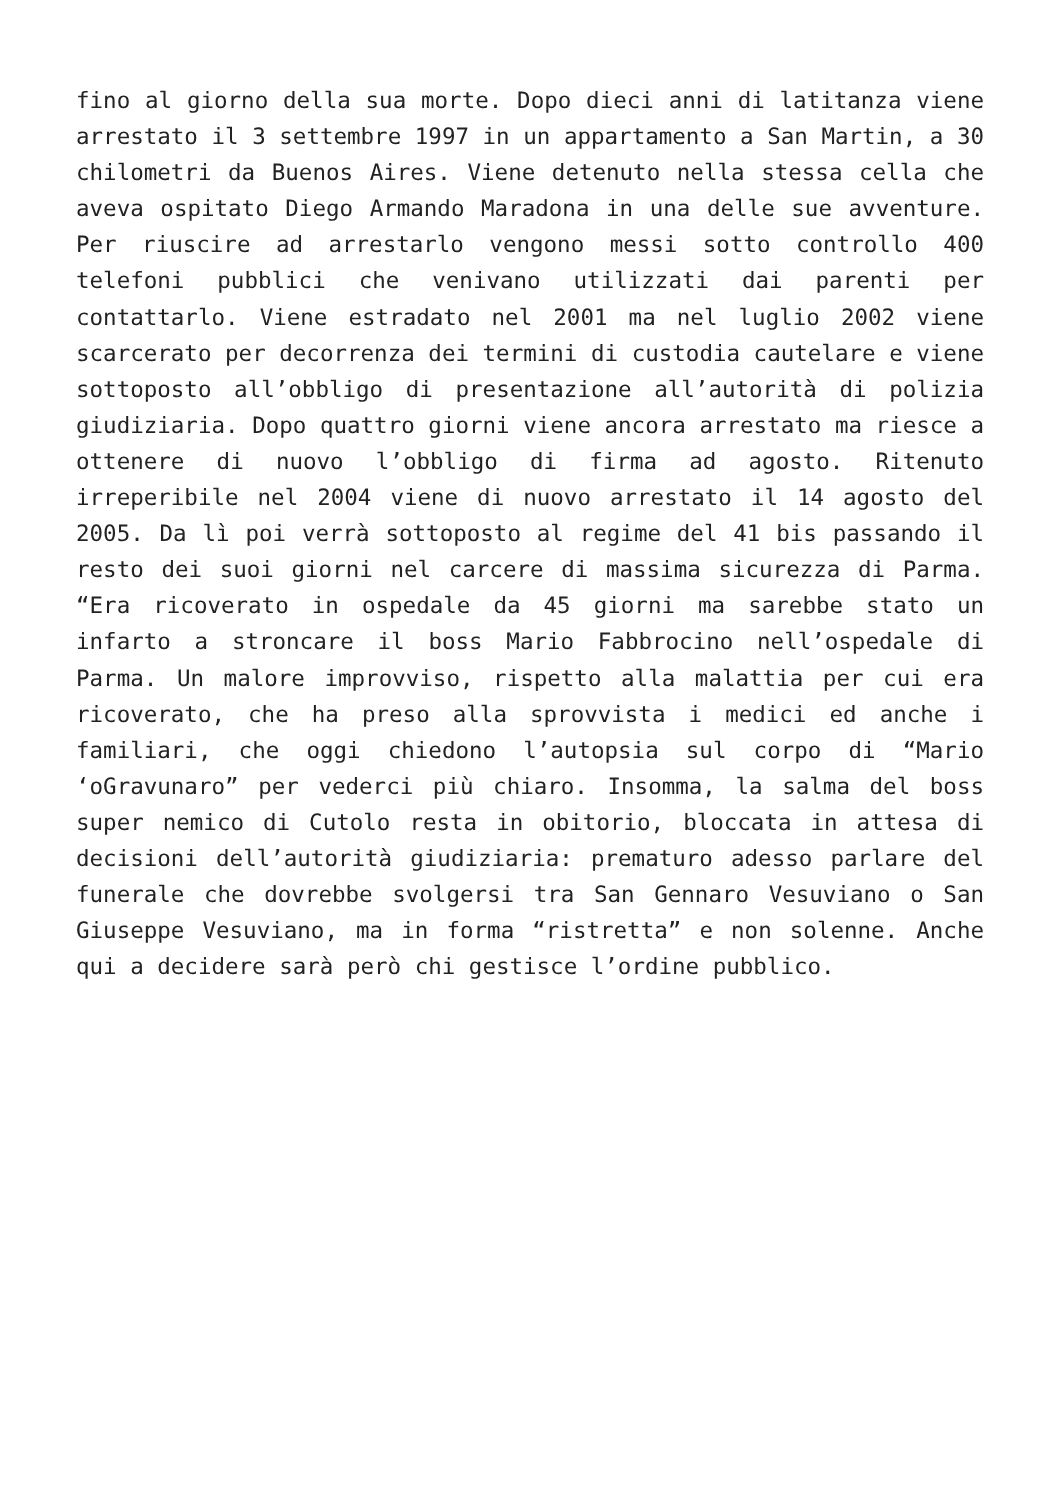fino al giorno della sua morte. Dopo dieci anni di latitanza viene arrestato il 3 settembre 1997 in un appartamento a San Martin, a 30 chilometri da Buenos Aires. Viene detenuto nella stessa cella che aveva ospitato Diego Armando Maradona in una delle sue avventure. Per riuscire ad arrestarlo vengono messi sotto controllo 400 telefoni pubblici che venivano utilizzati dai parenti per contattarlo. Viene estradato nel 2001 ma nel luglio 2002 viene scarcerato per decorrenza dei termini di custodia cautelare e viene sottoposto all’obbligo di presentazione all’autorità di polizia giudiziaria. Dopo quattro giorni viene ancora arrestato ma riesce a ottenere di nuovo l’obbligo di firma ad agosto. Ritenuto irreperibile nel 2004 viene di nuovo arrestato il 14 agosto del 2005. Da lì poi verrà sottoposto al regime del 41 bis passando il resto dei suoi giorni nel carcere di massima sicurezza di Parma. “Era ricoverato in ospedale da 45 giorni ma sarebbe stato un infarto a stroncare il boss Mario Fabbrocino nell’ospedale di Parma. Un malore improvviso, rispetto alla malattia per cui era ricoverato, che ha preso alla sprovvista i medici ed anche i familiari, che oggi chiedono l’autopsia sul corpo di “Mario ‘oGravunaro” per vederci più chiaro. Insomma, la salma del boss super nemico di Cutolo resta in obitorio, bloccata in attesa di decisioni dell’autorità giudiziaria: prematuro adesso parlare del funerale che dovrebbe svolgersi tra San Gennaro Vesuviano o San Giuseppe Vesuviano, ma in forma “ristretta” e non solenne. Anche qui a decidere sarà però chi gestisce l’ordine pubblico.